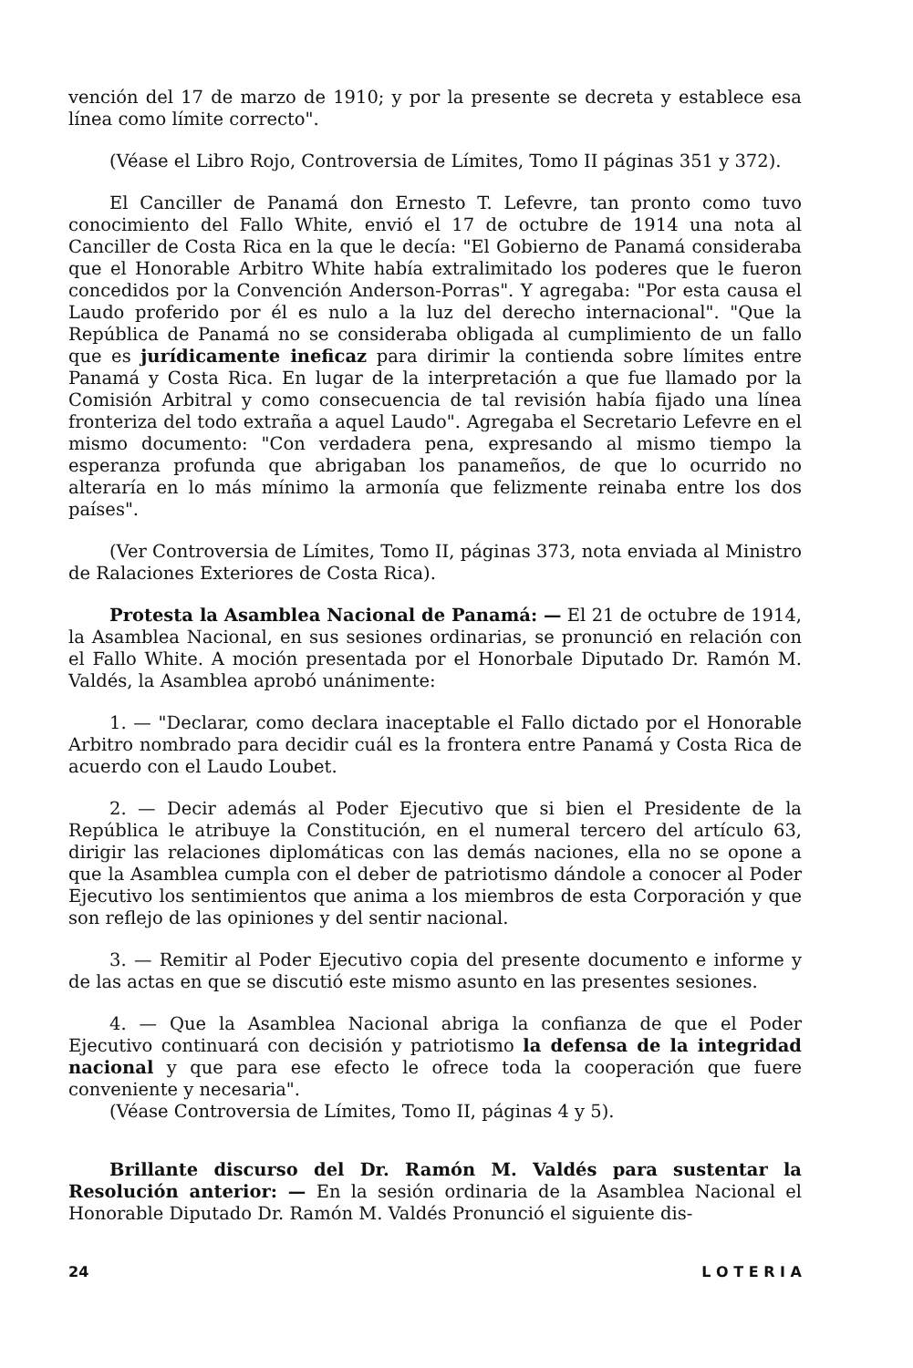vención del 17 de marzo de 1910; y por la presente se decreta y establece esa línea como límite correcto".
(Véase el Libro Rojo, Controversia de Límites, Tomo II páginas 351 y 372).
El Canciller de Panamá don Ernesto T. Lefevre, tan pronto como tuvo conocimiento del Fallo White, envió el 17 de octubre de 1914 una nota al Canciller de Costa Rica en la que le decía: "El Gobierno de Panamá consideraba que el Honorable Arbitro White había extralimitado los poderes que le fueron concedidos por la Convención Anderson-Porras". Y agregaba: "Por esta causa el Laudo proferido por él es nulo a la luz del derecho internacional". "Que la República de Panamá no se consideraba obligada al cumplimiento de un fallo que es jurídicamente ineficaz para dirimir la contienda sobre límites entre Panamá y Costa Rica. En lugar de la interpretación a que fue llamado por la Comisión Arbitral y como consecuencia de tal revisión había fijado una línea fronteriza del todo extraña a aquel Laudo". Agregaba el Secretario Lefevre en el mismo documento: "Con verdadera pena, expresando al mismo tiempo la esperanza profunda que abrigaban los panameños, de que lo ocurrido no alteraría en lo más mínimo la armonía que felizmente reinaba entre los dos países".
(Ver Controversia de Límites, Tomo II, páginas 373, nota enviada al Ministro de Ralaciones Exteriores de Costa Rica).
Protesta la Asamblea Nacional de Panamá: — El 21 de octubre de 1914, la Asamblea Nacional, en sus sesiones ordinarias, se pronunció en relación con el Fallo White. A moción presentada por el Honorbale Diputado Dr. Ramón M. Valdés, la Asamblea aprobó unánimente:
1. — "Declarar, como declara inaceptable el Fallo dictado por el Honorable Arbitro nombrado para decidir cuál es la frontera entre Panamá y Costa Rica de acuerdo con el Laudo Loubet.
2. — Decir además al Poder Ejecutivo que si bien el Presidente de la República le atribuye la Constitución, en el numeral tercero del artículo 63, dirigir las relaciones diplomáticas con las demás naciones, ella no se opone a que la Asamblea cumpla con el deber de patriotismo dándole a conocer al Poder Ejecutivo los sentimientos que anima a los miembros de esta Corporación y que son reflejo de las opiniones y del sentir nacional.
3. — Remitir al Poder Ejecutivo copia del presente documento e informe y de las actas en que se discutió este mismo asunto en las presentes sesiones.
4. — Que la Asamblea Nacional abriga la confianza de que el Poder Ejecutivo continuará con decisión y patriotismo la defensa de la integridad nacional y que para ese efecto le ofrece toda la cooperación que fuere conveniente y necesaria".
(Véase Controversia de Límites, Tomo II, páginas 4 y 5).
Brillante discurso del Dr. Ramón M. Valdés para sustentar la Resolución anterior: — En la sesión ordinaria de la Asamblea Nacional el Honorable Diputado Dr. Ramón M. Valdés Pronunció el siguiente dis-
24 L O T E R I A